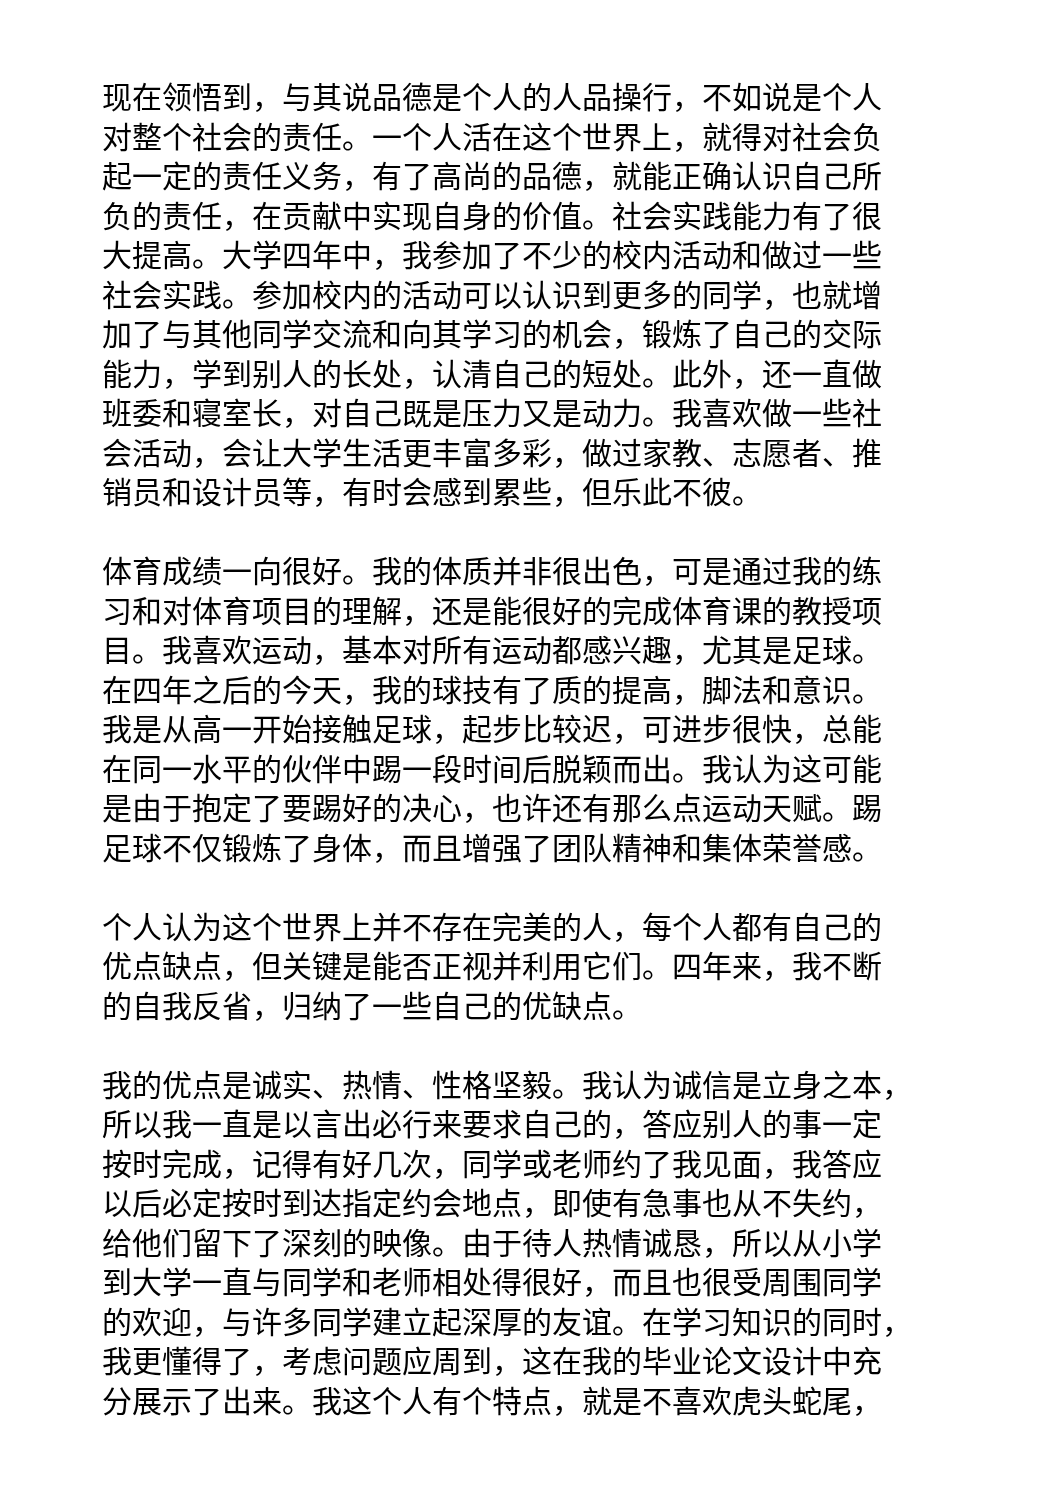现在领悟到，与其说品德是个人的人品操行，不如说是个人
对整个社会的责任。一个人活在这个世界上，就得对社会负
起一定的责任义务，有了高尚的品德，就能正确认识自己所
负的责任，在贡献中实现自身的价值。社会实践能力有了很
大提高。大学四年中，我参加了不少的校内活动和做过一些
社会实践。参加校内的活动可以认识到更多的同学，也就增
加了与其他同学交流和向其学习的机会，锻炼了自己的交际
能力，学到别人的长处，认清自己的短处。此外，还一直做
班委和寝室长，对自己既是压力又是动力。我喜欢做一些社
会活动，会让大学生活更丰富多彩，做过家教、志愿者、推
销员和设计员等，有时会感到累些，但乐此不彼。
体育成绩一向很好。我的体质并非很出色，可是通过我的练
习和对体育项目的理解，还是能很好的完成体育课的教授项
目。我喜欢运动，基本对所有运动都感兴趣，尤其是足球。
在四年之后的今天，我的球技有了质的提高，脚法和意识。
我是从高一开始接触足球，起步比较迟，可进步很快，总能
在同一水平的伙伴中踢一段时间后脱颖而出。我认为这可能
是由于抱定了要踢好的决心，也许还有那么点运动天赋。踢
足球不仅锻炼了身体，而且增强了团队精神和集体荣誉感。
个人认为这个世界上并不存在完美的人，每个人都有自己的
优点缺点，但关键是能否正视并利用它们。四年来，我不断
的自我反省，归纳了一些自己的优缺点。
我的优点是诚实、热情、性格坚毅。我认为诚信是立身之本，
所以我一直是以言出必行来要求自己的，答应别人的事一定
按时完成，记得有好几次，同学或老师约了我见面，我答应
以后必定按时到达指定约会地点，即使有急事也从不失约，
给他们留下了深刻的映像。由于待人热情诚恳，所以从小学
到大学一直与同学和老师相处得很好，而且也很受周围同学
的欢迎，与许多同学建立起深厚的友谊。在学习知识的同时，
我更懂得了，考虑问题应周到，这在我的毕业论文设计中充
分展示了出来。我这个人有个特点，就是不喜欢虎头蛇尾，